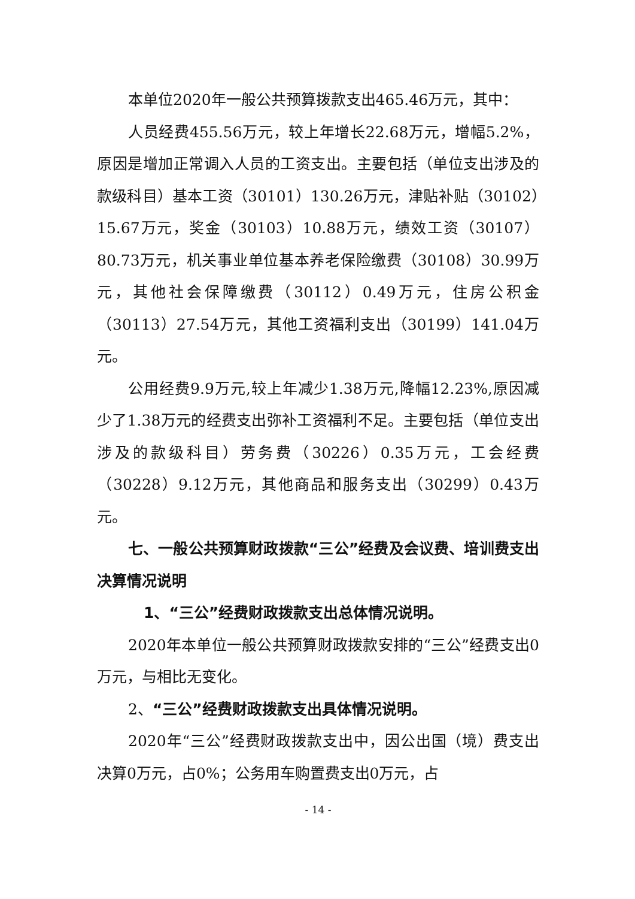本单位2020年一般公共预算拨款支出465.46万元，其中：
人员经费455.56万元，较上年增长22.68万元，增幅5.2%，原因是增加正常调入人员的工资支出。主要包括（单位支出涉及的款级科目）基本工资（30101）130.26万元，津贴补贴（30102）15.67万元，奖金（30103）10.88万元，绩效工资（30107）80.73万元，机关事业单位基本养老保险缴费（30108）30.99万元，其他社会保障缴费（30112）0.49万元，住房公积金（30113）27.54万元，其他工资福利支出（30199）141.04万元。
公用经费9.9万元,较上年减少1.38万元,降幅12.23%,原因减少了1.38万元的经费支出弥补工资福利不足。主要包括（单位支出涉及的款级科目）劳务费（30226）0.35万元，工会经费（30228）9.12万元，其他商品和服务支出（30299）0.43万元。
七、一般公共预算财政拨款“三公”经费及会议费、培训费支出决算情况说明
1、“三公”经费财政拨款支出总体情况说明。
2020年本单位一般公共预算财政拨款安排的“三公”经费支出0万元，与相比无变化。
2、“三公”经费财政拨款支出具体情况说明。
2020年“三公”经费财政拨款支出中，因公出国（境）费支出决算0万元，占0%；公务用车购置费支出0万元，占
- 14 -